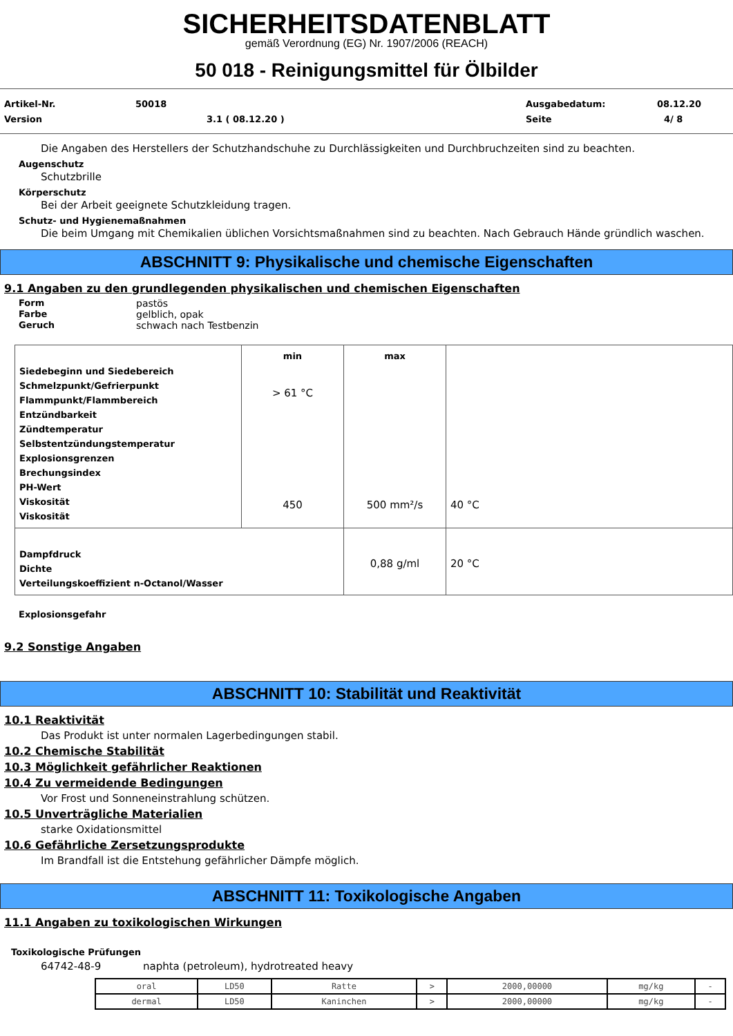SICHERHEITSDATENBLATT
gemäß Verordnung (EG) Nr. 1907/2006 (REACH)
50 018 - Reinigungsmittel für Ölbilder
Artikel-Nr. 50018 Ausgabedatum: 08.12.20
Version 3.1 ( 08.12.20 ) Seite 4/ 8
Die Angaben des Herstellers der Schutzhandschuhe zu Durchlässigkeiten und Durchbruchzeiten sind zu beachten.
Augenschutz
Schutzbrille
Körperschutz
Bei der Arbeit geeignete Schutzkleidung tragen.
Schutz- und Hygienemaßnahmen
Die beim Umgang mit Chemikalien üblichen Vorsichtsmaßnahmen sind zu beachten. Nach Gebrauch Hände gründlich waschen.
ABSCHNITT 9: Physikalische und chemische Eigenschaften
9.1 Angaben zu den grundlegenden physikalischen und chemischen Eigenschaften
Form pastös
Farbe gelblich, opak
Geruch schwach nach Testbenzin
| Siedebeginn und Siedebereich Schmelzpunkt/Gefrierpunkt Flammpunkt/Flammbereich Entzündbarkeit Zündtemperatur Selbstentzündungstemperatur Explosionsgrenzen Brechungsindex PH-Wert Viskosität Viskosität | min > 61 °C 450 | max 500 mm²/s | 40 °C |
| Dampfdruck Dichte Verteilungskoeffizient n-Octanol/Wasser | | 0,88 g/ml | 20 °C |
Explosionsgefahr
9.2 Sonstige Angaben
ABSCHNITT 10: Stabilität und Reaktivität
10.1 Reaktivität
Das Produkt ist unter normalen Lagerbedingungen stabil.
10.2 Chemische Stabilität
10.3 Möglichkeit gefährlicher Reaktionen
10.4 Zu vermeidende Bedingungen
Vor Frost und Sonneneinstrahlung schützen.
10.5 Unverträgliche Materialien
starke Oxidationsmittel
10.6 Gefährliche Zersetzungsprodukte
Im Brandfall ist die Entstehung gefährlicher Dämpfe möglich.
ABSCHNITT 11: Toxikologische Angaben
11.1 Angaben zu toxikologischen Wirkungen
Toxikologische Prüfungen
64742-48-9 naphta (petroleum), hydrotreated heavy
| oral | LD50 | Ratte | > | 2000,00000 | mg/kg | - |
| dermal | LD50 | Kaninchen | > | 2000,00000 | mg/kg | - |